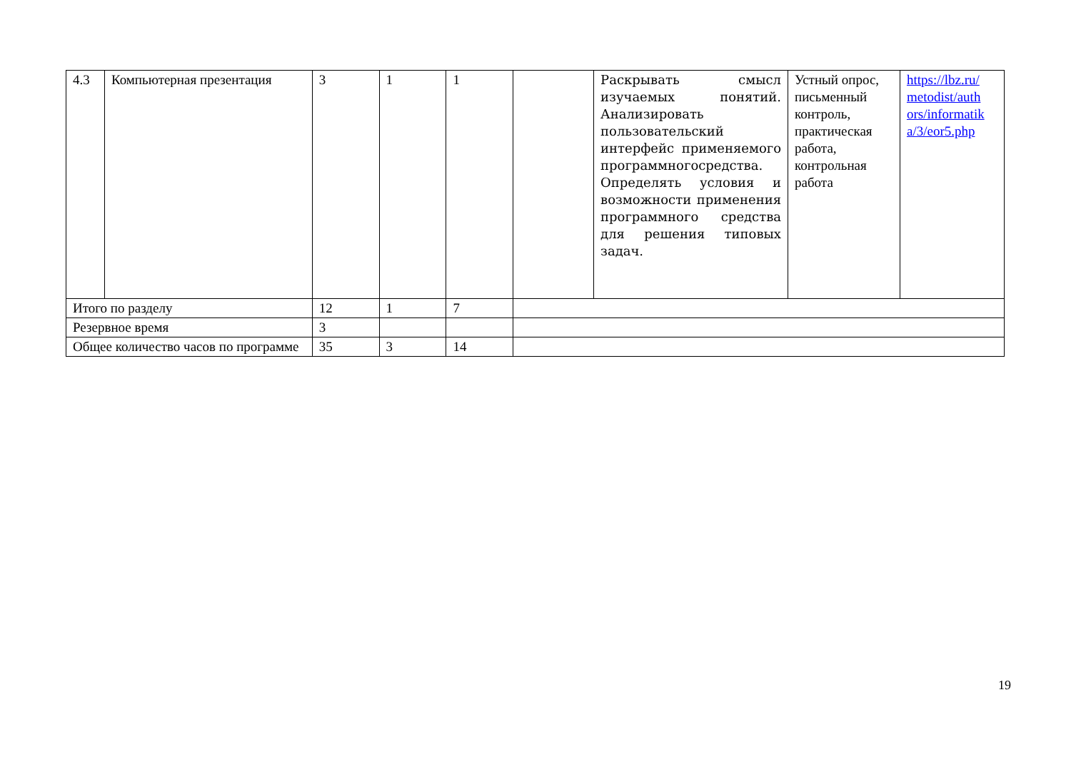| 4.3 | Компьютерная презентация | 3 | 1 | 1 | | Раскрывать смысл изучаемых понятий. Анализировать пользовательский интерфейс применяемого программногосредства. Определять условия и возможности применения программного средства для решения типовых задач. | Устный опрос, письменный контроль, практическая работа, контрольная работа | https://lbz.ru/ metodist/auth ors/informatik a/3/eor5.php |
| Итого по разделу | | 12 | 1 | 7 | | | | |
| Резервное время | | 3 | | | | | | |
| Общее количество часов по программе | | 35 | 3 | 14 | | | | |
19